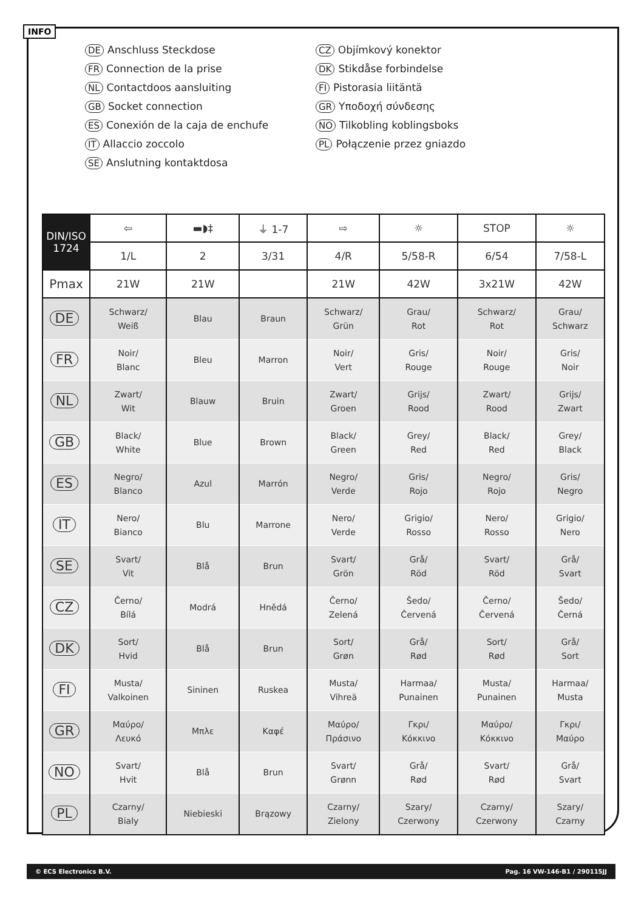INFO
DE Anschluss Steckdose
FR Connection de la prise
NL Contactdoos aansluiting
GB Socket connection
ES Conexión de la caja de enchufe
IT Allaccio zoccolo
SE Anslutning kontaktdosa
CZ Objímkový konektor
DK Stikdåse forbindelse
FI Pistorasia liitäntä
GR Υποδοχή σύνδεσης
NO Tilkobling koblingsboks
PL Połączenie przez gniazdo
| DIN/ISO 1724 | ⇦ | ▬◗‡ | ⏚ 1-7 | ⇨ | ☼ | STOP | ☼ |
| --- | --- | --- | --- | --- | --- | --- | --- |
| | 1/L | 2 | 3/31 | 4/R | 5/58-R | 6/54 | 7/58-L |
| Pmax | 21W | 21W | | 21W | 42W | 3x21W | 42W |
| DE | Schwarz/ Weiß | Blau | Braun | Schwarz/ Grün | Grau/ Rot | Schwarz/ Rot | Grau/ Schwarz |
| FR | Noir/ Blanc | Bleu | Marron | Noir/ Vert | Gris/ Rouge | Noir/ Rouge | Gris/ Noir |
| NL | Zwart/ Wit | Blauw | Bruin | Zwart/ Groen | Grijs/ Rood | Zwart/ Rood | Grijs/ Zwart |
| GB | Black/ White | Blue | Brown | Black/ Green | Grey/ Red | Black/ Red | Grey/ Black |
| ES | Negro/ Blanco | Azul | Marrón | Negro/ Verde | Gris/ Rojo | Negro/ Rojo | Gris/ Negro |
| IT | Nero/ Bianco | Blu | Marrone | Nero/ Verde | Grigio/ Rosso | Nero/ Rosso | Grigio/ Nero |
| SE | Svart/ Vit | Blå | Brun | Svart/ Grön | Grå/ Röd | Svart/ Röd | Grå/ Svart |
| CZ | Černo/ Bílá | Modrá | Hnědá | Černo/ Zelená | Šedo/ Červená | Černo/ Červená | Šedo/ Černá |
| DK | Sort/ Hvid | Blå | Brun | Sort/ Grøn | Grå/ Rød | Sort/ Rød | Grå/ Sort |
| FI | Musta/ Valkoinen | Sininen | Ruskea | Musta/ Vihreä | Harmaa/ Punainen | Musta/ Punainen | Harmaa/ Musta |
| GR | Μαύρο/ Λευκό | Μπλε | Καφέ | Μαύρο/ Πράσινο | Γκρι/ Κόκκινο | Μαύρο/ Κόκκινο | Γκρι/ Μαύρο |
| NO | Svart/ Hvit | Blå | Brun | Svart/ Grønn | Grå/ Rød | Svart/ Rød | Grå/ Svart |
| PL | Czarny/ Bialy | Niebieski | Brązowy | Czarny/ Zielony | Szary/ Czerwony | Czarny/ Czerwony | Szary/ Czarny |
© ECS Electronics B.V. Pag. 16 VW-146-B1 / 290115JJ